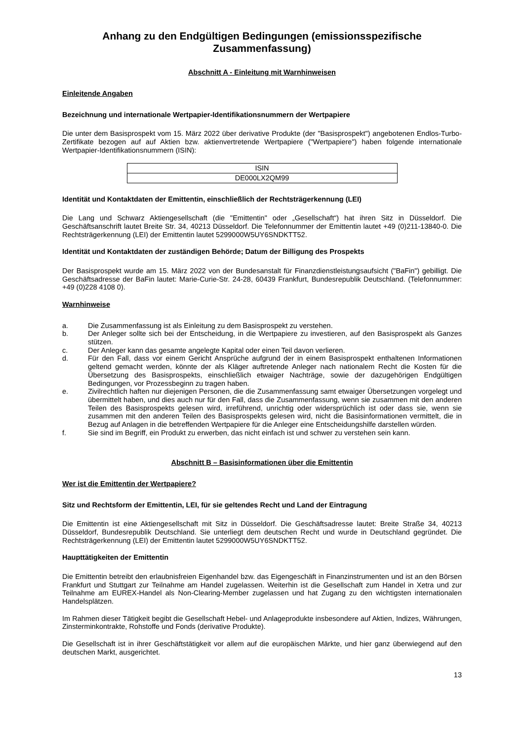Anhang zu den Endgültigen Bedingungen (emissionsspezifische Zusammenfassung)
Abschnitt A - Einleitung mit Warnhinweisen
Einleitende Angaben
Bezeichnung und internationale Wertpapier-Identifikationsnummern der Wertpapiere
Die unter dem Basisprospekt vom 15. März 2022 über derivative Produkte (der "Basisprospekt") angebotenen Endlos-Turbo-Zertifikate bezogen auf auf Aktien bzw. aktienvertretende Wertpapiere ("Wertpapiere") haben folgende internationale Wertpapier-Identifikationsnummern (ISIN):
| ISIN |
| DE000LX2QM99 |
Identität und Kontaktdaten der Emittentin, einschließlich der Rechtsträgerkennung (LEI)
Die Lang und Schwarz Aktiengesellschaft (die "Emittentin" oder „Gesellschaft“) hat ihren Sitz in Düsseldorf. Die Geschäftsanschrift lautet Breite Str. 34, 40213 Düsseldorf. Die Telefonnummer der Emittentin lautet +49 (0)211-13840-0. Die Rechtsträgerkennung (LEI) der Emittentin lautet 5299000W5UY6SNDKTT52.
Identität und Kontaktdaten der zuständigen Behörde; Datum der Billigung des Prospekts
Der Basisprospekt wurde am 15. März 2022 von der Bundesanstalt für Finanzdienstleistungsaufsicht ("BaFin") gebilligt. Die Geschäftsadresse der BaFin lautet: Marie-Curie-Str. 24-28, 60439 Frankfurt, Bundesrepublik Deutschland. (Telefonnummer: +49 (0)228 4108 0).
Warnhinweise
a. Die Zusammenfassung ist als Einleitung zu dem Basisprospekt zu verstehen.
b. Der Anleger sollte sich bei der Entscheidung, in die Wertpapiere zu investieren, auf den Basisprospekt als Ganzes stützen.
c. Der Anleger kann das gesamte angelegte Kapital oder einen Teil davon verlieren.
d. Für den Fall, dass vor einem Gericht Ansprüche aufgrund der in einem Basisprospekt enthaltenen Informationen geltend gemacht werden, könnte der als Kläger auftretende Anleger nach nationalem Recht die Kosten für die Übersetzung des Basisprospekts, einschließlich etwaiger Nachträge, sowie der dazugehörigen Endgültigen Bedingungen, vor Prozessbeginn zu tragen haben.
e. Zivilrechtlich haften nur diejenigen Personen, die die Zusammenfassung samt etwaiger Übersetzungen vorgelegt und übermittelt haben, und dies auch nur für den Fall, dass die Zusammenfassung, wenn sie zusammen mit den anderen Teilen des Basisprospekts gelesen wird, irreführend, unrichtig oder widersprüchlich ist oder dass sie, wenn sie zusammen mit den anderen Teilen des Basisprospekts gelesen wird, nicht die Basisinformationen vermittelt, die in Bezug auf Anlagen in die betreffenden Wertpapiere für die Anleger eine Entscheidungshilfe darstellen würden.
f. Sie sind im Begriff, ein Produkt zu erwerben, das nicht einfach ist und schwer zu verstehen sein kann.
Abschnitt B – Basisinformationen über die Emittentin
Wer ist die Emittentin der Wertpapiere?
Sitz und Rechtsform der Emittentin, LEI, für sie geltendes Recht und Land der Eintragung
Die Emittentin ist eine Aktiengesellschaft mit Sitz in Düsseldorf. Die Geschäftsadresse lautet: Breite Straße 34, 40213 Düsseldorf, Bundesrepublik Deutschland. Sie unterliegt dem deutschen Recht und wurde in Deutschland gegründet. Die Rechtsträgerkennung (LEI) der Emittentin lautet 5299000W5UY6SNDKTT52.
Haupttätigkeiten der Emittentin
Die Emittentin betreibt den erlaubnisfreien Eigenhandel bzw. das Eigengeschäft in Finanzinstrumenten und ist an den Börsen Frankfurt und Stuttgart zur Teilnahme am Handel zugelassen. Weiterhin ist die Gesellschaft zum Handel in Xetra und zur Teilnahme am EUREX-Handel als Non-Clearing-Member zugelassen und hat Zugang zu den wichtigsten internationalen Handelsplätzen.
Im Rahmen dieser Tätigkeit begibt die Gesellschaft Hebel- und Anlageprodukte insbesondere auf Aktien, Indizes, Währungen, Zinsterminkontrakte, Rohstoffe und Fonds (derivative Produkte).
Die Gesellschaft ist in ihrer Geschäftstätigkeit vor allem auf die europäischen Märkte, und hier ganz überwiegend auf den deutschen Markt, ausgerichtet.
13